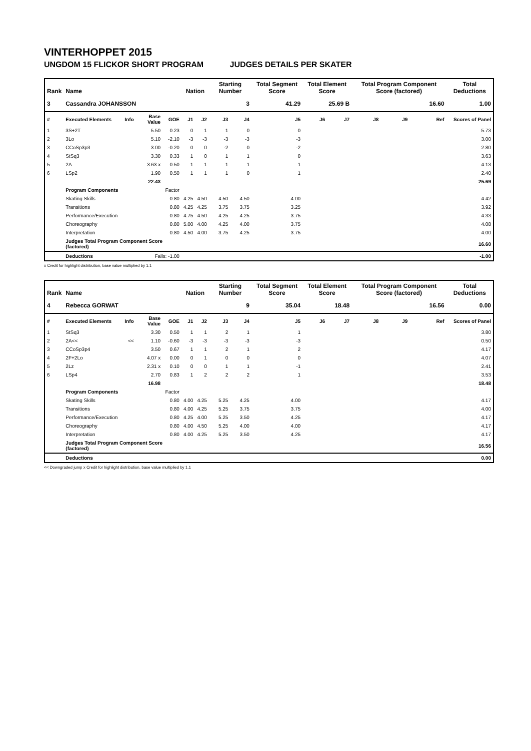VINTERHOPPET 2015
UNGDOM 15 FLICKOR SHORT PROGRAM JUDGES DETAILS PER SKATER
| Rank | Name | | | | Nation | | Starting Number | | Total Segment Score | Total Element Score | | Total Program Component Score (factored) | | | Total Deductions |
| --- | --- | --- | --- | --- | --- | --- | --- | --- | --- | --- | --- | --- | --- | --- | --- |
| 3 | Cassandra JOHANSSON | | | | | | 3 | | 41.29 | 25.69 B | | 16.60 | | | 1.00 |
| # | Executed Elements | Info | Base Value | GOE | J1 | J2 | J3 | J4 | J5 | J6 | J7 | J8 | J9 | Ref | Scores of Panel |
| 1 | 3S+2T | | 5.50 | 0.23 | 0 | 1 | 1 | 0 | 0 | | | | | | 5.73 |
| 2 | 3Lo | | 5.10 | -2.10 | -3 | -3 | -3 | -3 | -3 | | | | | | 3.00 |
| 3 | CCoSp3p3 | | 3.00 | -0.20 | 0 | 0 | -2 | 0 | -2 | | | | | | 2.80 |
| 4 | StSq3 | | 3.30 | 0.33 | 1 | 0 | 1 | 1 | 0 | | | | | | 3.63 |
| 5 | 2A | | 3.63 x | 0.50 | 1 | 1 | 1 | 1 | 1 | | | | | | 4.13 |
| 6 | LSp2 | | 1.90 | 0.50 | 1 | 1 | 1 | 0 | 1 | | | | | | 2.40 |
| | | | 22.43 | | | | | | | | | | | | 25.69 |
| | Program Components | | | Factor | | | | | | | | | | | |
| | Skating Skills | | | 0.80 | 4.25 | 4.50 | 4.50 | 4.50 | 4.00 | | | | | | 4.42 |
| | Transitions | | | 0.80 | 4.25 | 4.25 | 3.75 | 3.75 | 3.25 | | | | | | 3.92 |
| | Performance/Execution | | | 0.80 | 4.75 | 4.50 | 4.25 | 4.25 | 3.75 | | | | | | 4.33 |
| | Choreography | | | 0.80 | 5.00 | 4.00 | 4.25 | 4.00 | 3.75 | | | | | | 4.08 |
| | Interpretation | | | 0.80 | 4.50 | 4.00 | 3.75 | 4.25 | 3.75 | | | | | | 4.00 |
| | Judges Total Program Component Score (factored) | | | | | | | | | | | | | | 16.60 |
| | Deductions | | Falls: -1.00 | | | | | | | | | | | | -1.00 |
x Credit for highlight distribution, base value multiplied by 1.1
| Rank | Name | | | | Nation | | Starting Number | | Total Segment Score | Total Element Score | | Total Program Component Score (factored) | | | Total Deductions |
| --- | --- | --- | --- | --- | --- | --- | --- | --- | --- | --- | --- | --- | --- | --- | --- |
| 4 | Rebecca GORWAT | | | | | | 9 | | 35.04 | 18.48 | | 16.56 | | | 0.00 |
| # | Executed Elements | Info | Base Value | GOE | J1 | J2 | J3 | J4 | J5 | J6 | J7 | J8 | J9 | Ref | Scores of Panel |
| 1 | StSq3 | | 3.30 | 0.50 | 1 | 1 | 2 | 1 | 1 | | | | | | 3.80 |
| 2 | 2A<< | << | 1.10 | -0.60 | -3 | -3 | -3 | -3 | -3 | | | | | | 0.50 |
| 3 | CCoSp3p4 | | 3.50 | 0.67 | 1 | 1 | 2 | 1 | 2 | | | | | | 4.17 |
| 4 | 2F+2Lo | | 4.07 x | 0.00 | 0 | 1 | 0 | 0 | 0 | | | | | | 4.07 |
| 5 | 2Lz | | 2.31 x | 0.10 | 0 | 0 | 1 | 1 | -1 | | | | | | 2.41 |
| 6 | LSp4 | | 2.70 | 0.83 | 1 | 2 | 2 | 2 | 1 | | | | | | 3.53 |
| | | | 16.98 | | | | | | | | | | | | 18.48 |
| | Program Components | | | Factor | | | | | | | | | | | |
| | Skating Skills | | | 0.80 | 4.00 | 4.25 | 5.25 | 4.25 | 4.00 | | | | | | 4.17 |
| | Transitions | | | 0.80 | 4.00 | 4.25 | 5.25 | 3.75 | 3.75 | | | | | | 4.00 |
| | Performance/Execution | | | 0.80 | 4.25 | 4.00 | 5.25 | 3.50 | 4.25 | | | | | | 4.17 |
| | Choreography | | | 0.80 | 4.00 | 4.50 | 5.25 | 4.00 | 4.00 | | | | | | 4.17 |
| | Interpretation | | | 0.80 | 4.00 | 4.25 | 5.25 | 3.50 | 4.25 | | | | | | 4.17 |
| | Judges Total Program Component Score (factored) | | | | | | | | | | | | | | 16.56 |
| | Deductions | | | | | | | | | | | | | | 0.00 |
<< Downgraded jump x Credit for highlight distribution, base value multiplied by 1.1